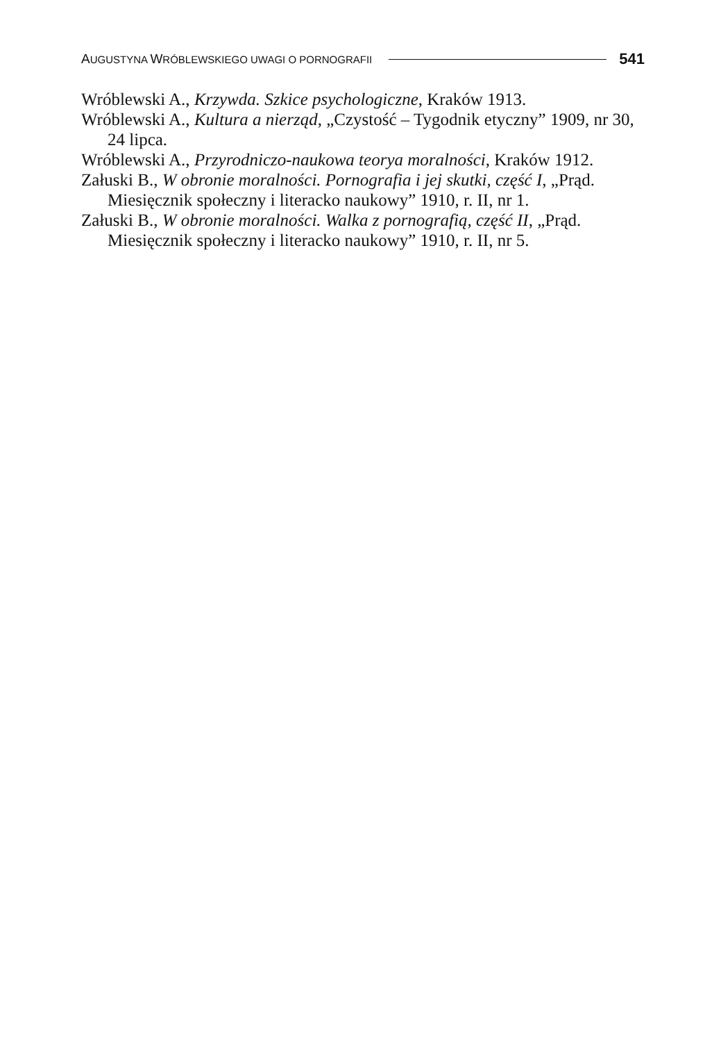AUGUSTYNA WRÓBLEWSKIEGO UWAGI O PORNOGRAFII 541
Wróblewski A., Krzywda. Szkice psychologiczne, Kraków 1913.
Wróblewski A., Kultura a nierząd, „Czystość – Tygodnik etyczny” 1909, nr 30, 24 lipca.
Wróblewski A., Przyrodniczo-naukowa teorya moralności, Kraków 1912.
Załuski B., W obronie moralności. Pornografia i jej skutki, część I, „Prąd. Miesięcznik społeczny i literacko naukowy” 1910, r. II, nr 1.
Załuski B., W obronie moralności. Walka z pornografią, część II, „Prąd. Miesięcznik społeczny i literacko naukowy” 1910, r. II, nr 5.